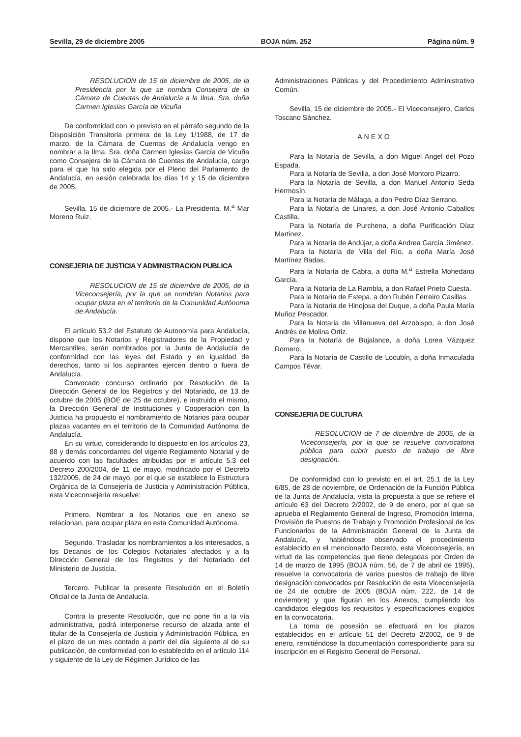Sevilla, 29 de diciembre 2005 BOJA núm. 252 Página núm. 9
RESOLUCION de 15 de diciembre de 2005, de la Presidencia por la que se nombra Consejera de la Cámara de Cuentas de Andalucía a la Ilma. Sra. doña Carmen Iglesias García de Vicuña
De conformidad con lo previsto en el párrafo segundo de la Disposición Transitoria primera de la Ley 1/1988, de 17 de marzo, de la Cámara de Cuentas de Andalucía vengo en nombrar a la Ilma. Sra. doña Carmen Iglesias García de Vicuña como Consejera de la Cámara de Cuentas de Andalucía, cargo para el que ha sido elegida por el Pleno del Parlamento de Andalucía, en sesión celebrada los días 14 y 15 de diciembre de 2005.
Sevilla, 15 de diciembre de 2005.- La Presidenta, M.<sup>a</sup> Mar Moreno Ruiz.
CONSEJERIA DE JUSTICIA Y ADMINISTRACION PUBLICA
RESOLUCION de 15 de diciembre de 2005, de la Viceconsejería, por la que se nombran Notarios para ocupar plaza en el territorio de la Comunidad Autónoma de Andalucía.
El artículo 53.2 del Estatuto de Autonomía para Andalucía, dispone que los Notarios y Registradores de la Propiedad y Mercantiles, serán nombrados por la Junta de Andalucía de conformidad con las leyes del Estado y en igualdad de derechos, tanto si los aspirantes ejercen dentro o fuera de Andalucía.
Convocado concurso ordinario por Resolución de la Dirección General de los Registros y del Notariado, de 13 de octubre de 2005 (BOE de 25 de octubre), e instruido el mismo, la Dirección General de Instituciones y Cooperación con la Justicia ha propuesto el nombramiento de Notarios para ocupar plazas vacantes en el territorio de la Comunidad Autónoma de Andalucía.
En su virtud, considerando lo dispuesto en los artículos 23, 88 y demás concordantes del vigente Reglamento Notarial y de acuerdo con las facultades atribuidas por el artículo 5.3 del Decreto 200/2004, de 11 de mayo, modificado por el Decreto 132/2005, de 24 de mayo, por el que se establece la Estructura Orgánica de la Consejería de Justicia y Administración Pública, esta Viceconsejería resuelve:
Primero. Nombrar a los Notarios que en anexo se relacionan, para ocupar plaza en esta Comunidad Autónoma.
Segundo. Trasladar los nombramientos a los interesados, a los Decanos de los Colegios Notariales afectados y a la Dirección General de los Registros y del Notariado del Ministerio de Justicia.
Tercero. Publicar la presente Resolución en el Boletín Oficial de la Junta de Andalucía.
Contra la presente Resolución, que no pone fin a la vía administrativa, podrá interponerse recurso de alzada ante el titular de la Consejería de Justicia y Administración Pública, en el plazo de un mes contado a partir del día siguiente al de su publicación, de conformidad con lo establecido en el artículo 114 y siguiente de la Ley de Régimen Jurídico de las
Administraciones Públicas y del Procedimiento Administrativo Común.
Sevilla, 15 de diciembre de 2005.- El Viceconsejero, Carlos Toscano Sánchez.
ANEXO
Para la Notaría de Sevilla, a don Miguel Angel del Pozo Espada.
Para la Notaría de Sevilla, a don José Montoro Pizarro.
Para la Notaría de Sevilla, a don Manuel Antonio Seda Hermosín.
Para la Notaría de Málaga, a don Pedro Díaz Serrano.
Para la Notaría de Linares, a don José Antonio Caballos Castilla.
Para la Notaría de Purchena, a doña Purificación Díaz Martinez.
Para la Notaría de Andújar, a doña Andrea García Jiménez.
Para la Notaría de Villa del Río, a doña María José Martínez Badas.
Para la Notaría de Cabra, a doña M.<sup>a</sup> Estrella Mohedano García.
Para la Notaría de La Rambla, a don Rafael Prieto Cuesta.
Para la Notaría de Estepa, a don Rubén Ferreiro Casillas.
Para la Notaría de Hinojosa del Duque, a doña Paula María Muñoz Pescador.
Para la Notaria de Villanueva del Arzobispo, a don José Andrés de Molina Ortiz.
Para la Notaría de Bujalance, a doña Lorea Vázquez Romero.
Para la Notaría de Castillo de Locubín, a doña Inmaculada Campos Tévar.
CONSEJERIA DE CULTURA
RESOLUCION de 7 de diciembre de 2005, de la Viceconsejería, por la que se resuelve convocatoria pública para cubrir puesto de trabajo de libre designación.
De conformidad con lo previsto en el art. 25.1 de la Ley 6/85, de 28 de noviembre, de Ordenación de la Función Pública de la Junta de Andalucía, vista la propuesta a que se refiere el artículo 63 del Decreto 2/2002, de 9 de enero, por el que se aprueba el Reglamento General de Ingreso, Promoción Interna, Provisión de Puestos de Trabajo y Promoción Profesional de los Funcionarios de la Administración General de la Junta de Andalucía, y habiéndose observado el procedimiento establecido en el mencionado Decreto, esta Viceconsejería, en virtud de las competencias que tiene delegadas por Orden de 14 de marzo de 1995 (BOJA núm. 56, de 7 de abril de 1995), resuelve la convocatoria de varios puestos de trabajo de libre designación convocados por Resolución de esta Viceconsejería de 24 de octubre de 2005 (BOJA núm. 222, de 14 de noviembre) y que figuran en los Anexos, cumpliendo los candidatos elegidos los requisitos y especificaciones exigidos en la convocatoria.
La toma de posesión se efectuará en los plazos establecidos en el artículo 51 del Decreto 2/2002, de 9 de enero, remitiéndose la documentación correspondiente para su inscripción en el Registro General de Personal.